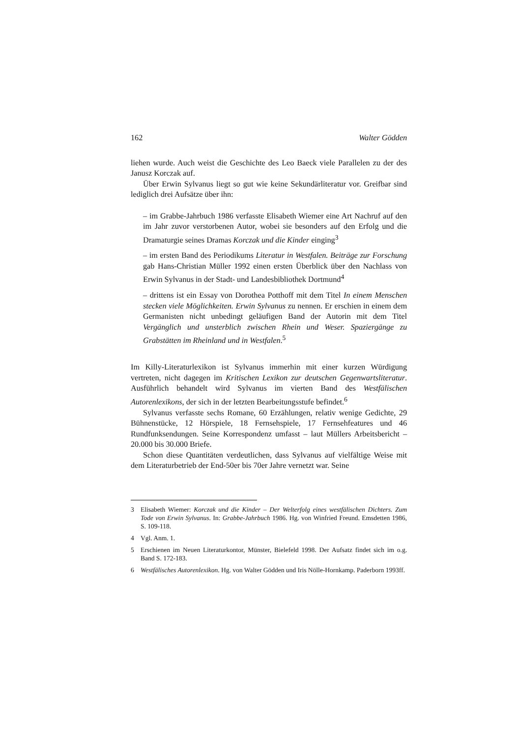162 Walter Gödden
liehen wurde. Auch weist die Geschichte des Leo Baeck viele Parallelen zu der des Janusz Korczak auf.
Über Erwin Sylvanus liegt so gut wie keine Sekundärliteratur vor. Greifbar sind lediglich drei Aufsätze über ihn:
– im Grabbe-Jahrbuch 1986 verfasste Elisabeth Wiemer eine Art Nachruf auf den im Jahr zuvor verstorbenen Autor, wobei sie besonders auf den Erfolg und die Dramaturgie seines Dramas Korczak und die Kinder einging<sup>3</sup>
– im ersten Band des Periodikums Literatur in Westfalen. Beiträge zur Forschung gab Hans-Christian Müller 1992 einen ersten Überblick über den Nachlass von Erwin Sylvanus in der Stadt- und Landesbibliothek Dortmund<sup>4</sup>
– drittens ist ein Essay von Dorothea Potthoff mit dem Titel In einem Menschen stecken viele Möglichkeiten. Erwin Sylvanus zu nennen. Er erschien in einem dem Germanisten nicht unbedingt geläufigen Band der Autorin mit dem Titel Vergänglich und unsterblich zwischen Rhein und Weser. Spaziergänge zu Grabstätten im Rheinland und in Westfalen.<sup>5</sup>
Im Killy-Literaturlexikon ist Sylvanus immerhin mit einer kurzen Würdigung vertreten, nicht dagegen im Kritischen Lexikon zur deutschen Gegenwartsliteratur. Ausführlich behandelt wird Sylvanus im vierten Band des Westfälischen Autorenlexikons, der sich in der letzten Bearbeitungsstufe befindet.<sup>6</sup>
Sylvanus verfasste sechs Romane, 60 Erzählungen, relativ wenige Gedichte, 29 Bühnenstücke, 12 Hörspiele, 18 Fernsehspiele, 17 Fernsehfeatures und 46 Rundfunksendungen. Seine Korrespondenz umfasst – laut Müllers Arbeitsbericht – 20.000 bis 30.000 Briefe.
Schon diese Quantitäten verdeutlichen, dass Sylvanus auf vielfältige Weise mit dem Literaturbetrieb der End-50er bis 70er Jahre vernetzt war. Seine
3 Elisabeth Wiemer: Korczak und die Kinder – Der Welterfolg eines westfälischen Dichters. Zum Tode von Erwin Sylvanus. In: Grabbe-Jahrbuch 1986. Hg. von Winfried Freund. Emsdetten 1986, S. 109-118.
4 Vgl. Anm. 1.
5 Erschienen im Neuen Literaturkontor, Münster, Bielefeld 1998. Der Aufsatz findet sich im o.g. Band S. 172-183.
6 Westfälisches Autorenlexikon. Hg. von Walter Gödden und Iris Nölle-Hornkamp. Paderborn 1993ff.